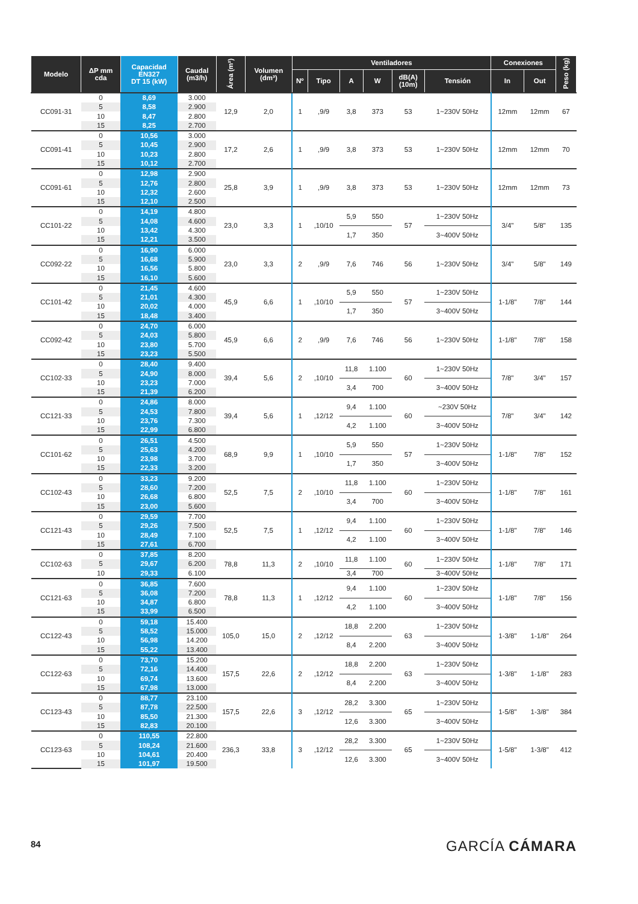| Modelo | ΔP mm cda | Capacidad EN327 DT 15 (kW) | Caudal (m3/h) | Área (m²) | Volumen (dm³) | Ventiladores | | | | | | Conexiones | | Peso (kg) |
| --- | --- | --- | --- | --- | --- | --- | --- | --- | --- | --- | --- | --- | --- | --- |
| | | | | | | Nº | Tipo | A | W | dB(A) (10m) | Tensión | In | Out | |
| CC091-31 | 0 | 8,69 | 3.000 | 12,9 | 2,0 | 1 | ,9/9 | 3,8 | 373 | 53 | 1~230V 50Hz | 12mm | 12mm | 67 |
| | 5 | 8,58 | 2.900 | | | | | | | | | | | |
| | 10 | 8,47 | 2.800 | | | | | | | | | | | |
| | 15 | 8,25 | 2.700 | | | | | | | | | | | |
| CC091-41 | 0 | 10,56 | 3.000 | 17,2 | 2,6 | 1 | ,9/9 | 3,8 | 373 | 53 | 1~230V 50Hz | 12mm | 12mm | 70 |
| | 5 | 10,45 | 2.900 | | | | | | | | | | | |
| | 10 | 10,23 | 2.800 | | | | | | | | | | | |
| | 15 | 10,12 | 2.700 | | | | | | | | | | | |
| CC091-61 | 0 | 12,98 | 2.900 | 25,8 | 3,9 | 1 | ,9/9 | 3,8 | 373 | 53 | 1~230V 50Hz | 12mm | 12mm | 73 |
| | 5 | 12,76 | 2.800 | | | | | | | | | | | |
| | 10 | 12,32 | 2.600 | | | | | | | | | | | |
| | 15 | 12,10 | 2.500 | | | | | | | | | | | |
| CC101-22 | 0 | 14,19 | 4.800 | 23,0 | 3,3 | 1 | ,10/10 | 5,9 | 550 | 57 | 1~230V 50Hz | 3/4" | 5/8" | 135 |
| | 5 | 14,08 | 4.600 | | | | | | | | | | | |
| | 10 | 13,42 | 4.300 | | | | | 1,7 | 350 | | 3~400V 50Hz | | | |
| | 15 | 12,21 | 3.500 | | | | | | | | | | | |
| CC092-22 | 0 | 16,90 | 6.000 | 23,0 | 3,3 | 2 | ,9/9 | 7,6 | 746 | 56 | 1~230V 50Hz | 3/4" | 5/8" | 149 |
| | 5 | 16,68 | 5.900 | | | | | | | | | | | |
| | 10 | 16,56 | 5.800 | | | | | | | | | | | |
| | 15 | 16,10 | 5.600 | | | | | | | | | | | |
| CC101-42 | 0 | 21,45 | 4.600 | 45,9 | 6,6 | 1 | ,10/10 | 5,9 | 550 | 57 | 1~230V 50Hz | 1-1/8" | 7/8" | 144 |
| | 5 | 21,01 | 4.300 | | | | | | | | | | | |
| | 10 | 20,02 | 4.000 | | | | | 1,7 | 350 | | 3~400V 50Hz | | | |
| | 15 | 18,48 | 3.400 | | | | | | | | | | | |
| CC092-42 | 0 | 24,70 | 6.000 | 45,9 | 6,6 | 2 | ,9/9 | 7,6 | 746 | 56 | 1~230V 50Hz | 1-1/8" | 7/8" | 158 |
| | 5 | 24,03 | 5.800 | | | | | | | | | | | |
| | 10 | 23,80 | 5.700 | | | | | | | | | | | |
| | 15 | 23,23 | 5.500 | | | | | | | | | | | |
| CC102-33 | 0 | 28,40 | 9.400 | 39,4 | 5,6 | 2 | ,10/10 | 11,8 | 1.100 | 60 | 1~230V 50Hz | 7/8" | 3/4" | 157 |
| | 5 | 24,90 | 8.000 | | | | | | | | | | | |
| | 10 | 23,23 | 7.000 | | | | | 3,4 | 700 | | 3~400V 50Hz | | | |
| | 15 | 21,39 | 6.200 | | | | | | | | | | | |
| CC121-33 | 0 | 24,86 | 8.000 | 39,4 | 5,6 | 1 | ,12/12 | 9,4 | 1.100 | 60 | ~230V 50Hz | 7/8" | 3/4" | 142 |
| | 5 | 24,53 | 7.800 | | | | | | | | | | | |
| | 10 | 23,76 | 7.300 | | | | | 4,2 | 1.100 | | 3~400V 50Hz | | | |
| | 15 | 22,99 | 6.800 | | | | | | | | | | | |
| CC101-62 | 0 | 26,51 | 4.500 | 68,9 | 9,9 | 1 | ,10/10 | 5,9 | 550 | 57 | 1~230V 50Hz | 1-1/8" | 7/8" | 152 |
| | 5 | 25,63 | 4.200 | | | | | | | | | | | |
| | 10 | 23,98 | 3.700 | | | | | 1,7 | 350 | | 3~400V 50Hz | | | |
| | 15 | 22,33 | 3.200 | | | | | | | | | | | |
| CC102-43 | 0 | 33,23 | 9.200 | 52,5 | 7,5 | 2 | ,10/10 | 11,8 | 1.100 | 60 | 1~230V 50Hz | 1-1/8" | 7/8" | 161 |
| | 5 | 28,60 | 7.200 | | | | | | | | | | | |
| | 10 | 26,68 | 6.800 | | | | | 3,4 | 700 | | 3~400V 50Hz | | | |
| | 15 | 23,00 | 5.600 | | | | | | | | | | | |
| CC121-43 | 0 | 29,59 | 7.700 | 52,5 | 7,5 | 1 | ,12/12 | 9,4 | 1.100 | 60 | 1~230V 50Hz | 1-1/8" | 7/8" | 146 |
| | 5 | 29,26 | 7.500 | | | | | | | | | | | |
| | 10 | 28,49 | 7.100 | | | | | 4,2 | 1.100 | | 3~400V 50Hz | | | |
| | 15 | 27,61 | 6.700 | | | | | | | | | | | |
| CC102-63 | 0 | 37,85 | 8.200 | 78,8 | 11,3 | 2 | ,10/10 | 11,8 | 1.100 | 60 | 1~230V 50Hz | 1-1/8" | 7/8" | 171 |
| | 5 | 29,67 | 6.200 | | | | | | | | | | | |
| | 10 | 29,33 | 6.100 | | | | | 3,4 | 700 | | 3~400V 50Hz | | | |
| CC121-63 | 0 | 36,85 | 7.600 | 78,8 | 11,3 | 1 | ,12/12 | 9,4 | 1.100 | 60 | 1~230V 50Hz | 1-1/8" | 7/8" | 156 |
| | 5 | 36,08 | 7.200 | | | | | | | | | | | |
| | 10 | 34,87 | 6.800 | | | | | 4,2 | 1.100 | | 3~400V 50Hz | | | |
| | 15 | 33,99 | 6.500 | | | | | | | | | | | |
| CC122-43 | 0 | 59,18 | 15.400 | 105,0 | 15,0 | 2 | ,12/12 | 18,8 | 2.200 | 63 | 1~230V 50Hz | 1-3/8" | 1-1/8" | 264 |
| | 5 | 58,52 | 15.000 | | | | | | | | | | | |
| | 10 | 56,98 | 14.200 | | | | | 8,4 | 2.200 | | 3~400V 50Hz | | | |
| | 15 | 55,22 | 13.400 | | | | | | | | | | | |
| CC122-63 | 0 | 73,70 | 15.200 | 157,5 | 22,6 | 2 | ,12/12 | 18,8 | 2.200 | 63 | 1~230V 50Hz | 1-3/8" | 1-1/8" | 283 |
| | 5 | 72,16 | 14.400 | | | | | | | | | | | |
| | 10 | 69,74 | 13.600 | | | | | 8,4 | 2.200 | | 3~400V 50Hz | | | |
| | 15 | 67,98 | 13.000 | | | | | | | | | | | |
| CC123-43 | 0 | 88,77 | 23.100 | 157,5 | 22,6 | 3 | ,12/12 | 28,2 | 3.300 | 65 | 1~230V 50Hz | 1-5/8" | 1-3/8" | 384 |
| | 5 | 87,78 | 22.500 | | | | | | | | | | | |
| | 10 | 85,50 | 21.300 | | | | | 12,6 | 3.300 | | 3~400V 50Hz | | | |
| | 15 | 82,83 | 20.100 | | | | | | | | | | | |
| CC123-63 | 0 | 110,55 | 22.800 | 236,3 | 33,8 | 3 | ,12/12 | 28,2 | 3.300 | 65 | 1~230V 50Hz | 1-5/8" | 1-3/8" | 412 |
| | 5 | 108,24 | 21.600 | | | | | | | | | | | |
| | 10 | 104,61 | 20.400 | | | | | 12,6 | 3.300 | | 3~400V 50Hz | | | |
| | 15 | 101,97 | 19.500 | | | | | | | | | | | |
84 GARCÍA CÁMARA